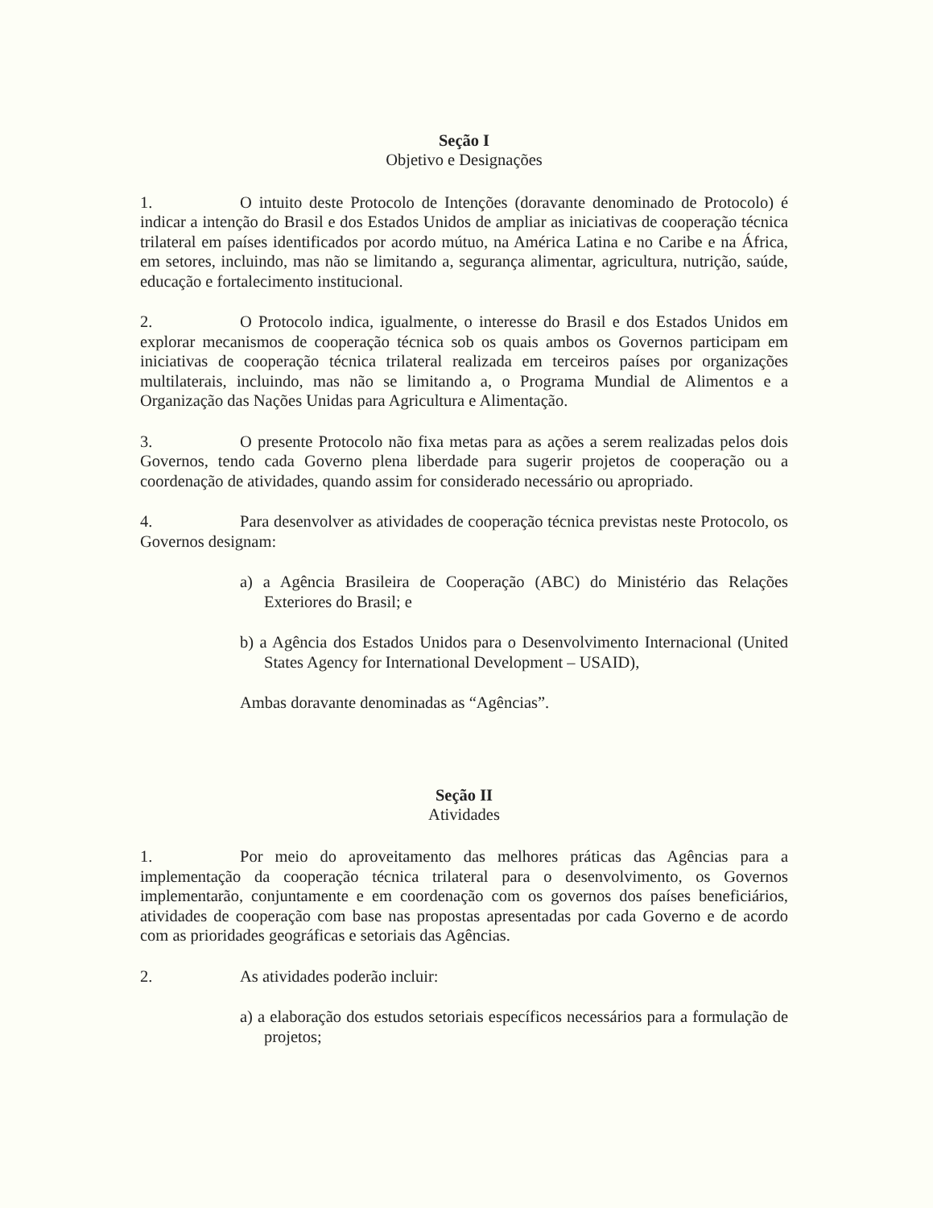Seção I
Objetivo e Designações
1. O intuito deste Protocolo de Intenções (doravante denominado de Protocolo) é indicar a intenção do Brasil e dos Estados Unidos de ampliar as iniciativas de cooperação técnica trilateral em países identificados por acordo mútuo, na América Latina e no Caribe e na África, em setores, incluindo, mas não se limitando a, segurança alimentar, agricultura, nutrição, saúde, educação e fortalecimento institucional.
2. O Protocolo indica, igualmente, o interesse do Brasil e dos Estados Unidos em explorar mecanismos de cooperação técnica sob os quais ambos os Governos participam em iniciativas de cooperação técnica trilateral realizada em terceiros países por organizações multilaterais, incluindo, mas não se limitando a, o Programa Mundial de Alimentos e a Organização das Nações Unidas para Agricultura e Alimentação.
3. O presente Protocolo não fixa metas para as ações a serem realizadas pelos dois Governos, tendo cada Governo plena liberdade para sugerir projetos de cooperação ou a coordenação de atividades, quando assim for considerado necessário ou apropriado.
4. Para desenvolver as atividades de cooperação técnica previstas neste Protocolo, os Governos designam:
a) a Agência Brasileira de Cooperação (ABC) do Ministério das Relações Exteriores do Brasil; e
b) a Agência dos Estados Unidos para o Desenvolvimento Internacional (United States Agency for International Development – USAID),
Ambas doravante denominadas as “Agências”.
Seção II
Atividades
1. Por meio do aproveitamento das melhores práticas das Agências para a implementação da cooperação técnica trilateral para o desenvolvimento, os Governos implementarão, conjuntamente e em coordenação com os governos dos países beneficiários, atividades de cooperação com base nas propostas apresentadas por cada Governo e de acordo com as prioridades geográficas e setoriais das Agências.
2. As atividades poderão incluir:
a) a elaboração dos estudos setoriais específicos necessários para a formulação de projetos;